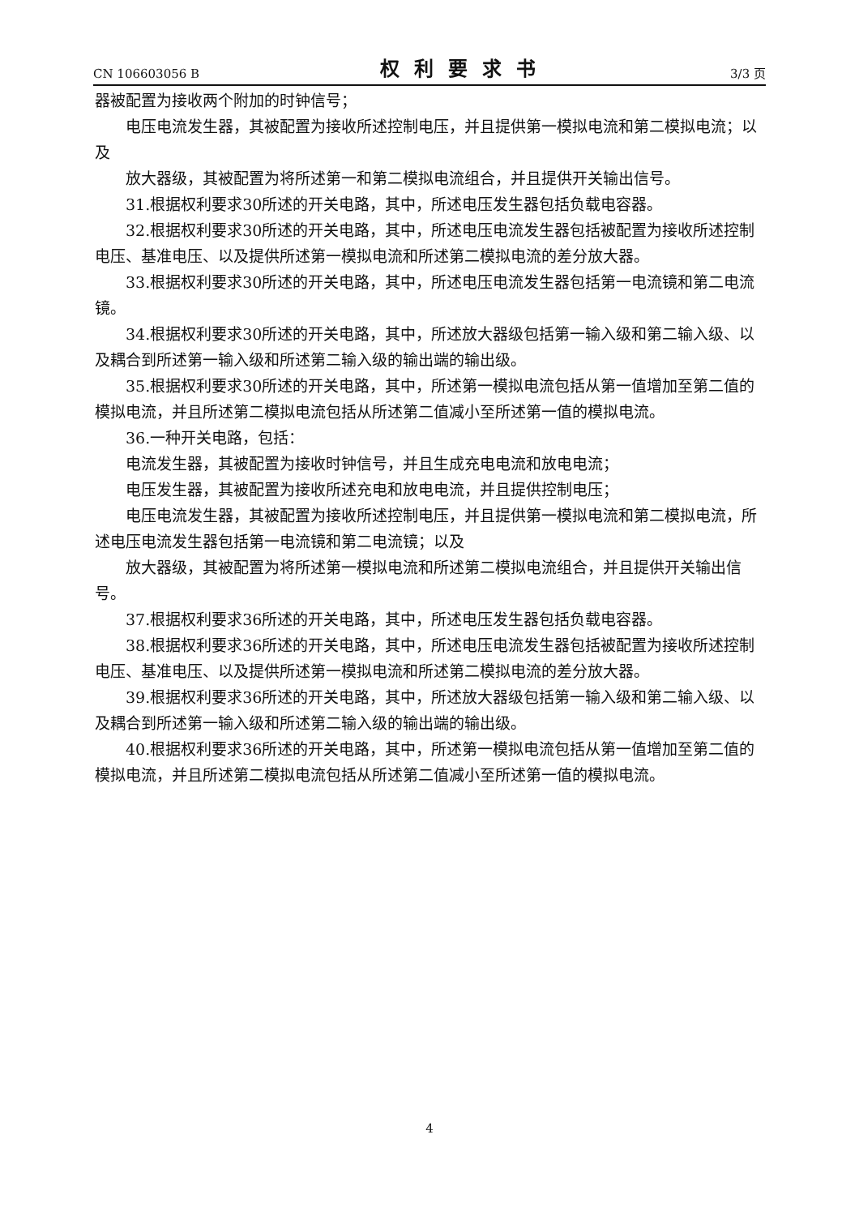CN 106603056 B 权利要求书 3/3 页
器被配置为接收两个附加的时钟信号；
电压电流发生器，其被配置为接收所述控制电压，并且提供第一模拟电流和第二模拟电流；以及
放大器级，其被配置为将所述第一和第二模拟电流组合，并且提供开关输出信号。
31.根据权利要求30所述的开关电路，其中，所述电压发生器包括负载电容器。
32.根据权利要求30所述的开关电路，其中，所述电压电流发生器包括被配置为接收所述控制电压、基准电压、以及提供所述第一模拟电流和所述第二模拟电流的差分放大器。
33.根据权利要求30所述的开关电路，其中，所述电压电流发生器包括第一电流镜和第二电流镜。
34.根据权利要求30所述的开关电路，其中，所述放大器级包括第一输入级和第二输入级、以及耦合到所述第一输入级和所述第二输入级的输出端的输出级。
35.根据权利要求30所述的开关电路，其中，所述第一模拟电流包括从第一值增加至第二值的模拟电流，并且所述第二模拟电流包括从所述第二值减小至所述第一值的模拟电流。
36.一种开关电路，包括：
电流发生器，其被配置为接收时钟信号，并且生成充电电流和放电电流；
电压发生器，其被配置为接收所述充电和放电电流，并且提供控制电压；
电压电流发生器，其被配置为接收所述控制电压，并且提供第一模拟电流和第二模拟电流，所述电压电流发生器包括第一电流镜和第二电流镜；以及
放大器级，其被配置为将所述第一模拟电流和所述第二模拟电流组合，并且提供开关输出信号。
37.根据权利要求36所述的开关电路，其中，所述电压发生器包括负载电容器。
38.根据权利要求36所述的开关电路，其中，所述电压电流发生器包括被配置为接收所述控制电压、基准电压、以及提供所述第一模拟电流和所述第二模拟电流的差分放大器。
39.根据权利要求36所述的开关电路，其中，所述放大器级包括第一输入级和第二输入级、以及耦合到所述第一输入级和所述第二输入级的输出端的输出级。
40.根据权利要求36所述的开关电路，其中，所述第一模拟电流包括从第一值增加至第二值的模拟电流，并且所述第二模拟电流包括从所述第二值减小至所述第一值的模拟电流。
4